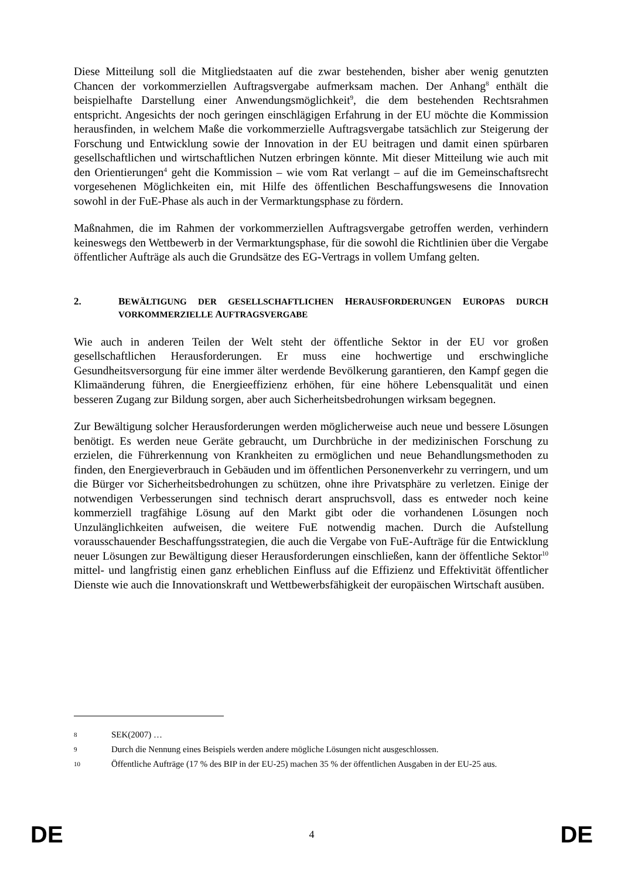Diese Mitteilung soll die Mitgliedstaaten auf die zwar bestehenden, bisher aber wenig genutzten Chancen der vorkommerziellen Auftragsvergabe aufmerksam machen. Der Anhang<sup>8</sup> enthält die beispielhafte Darstellung einer Anwendungsmöglichkeit<sup>9</sup>, die dem bestehenden Rechtsrahmen entspricht. Angesichts der noch geringen einschlägigen Erfahrung in der EU möchte die Kommission herausfinden, in welchem Maße die vorkommerzielle Auftragsvergabe tatsächlich zur Steigerung der Forschung und Entwicklung sowie der Innovation in der EU beitragen und damit einen spürbaren gesellschaftlichen und wirtschaftlichen Nutzen erbringen könnte. Mit dieser Mitteilung wie auch mit den Orientierungen<sup>4</sup> geht die Kommission – wie vom Rat verlangt – auf die im Gemeinschaftsrecht vorgesehenen Möglichkeiten ein, mit Hilfe des öffentlichen Beschaffungswesens die Innovation sowohl in der FuE-Phase als auch in der Vermarktungsphase zu fördern.
Maßnahmen, die im Rahmen der vorkommerziellen Auftragsvergabe getroffen werden, verhindern keineswegs den Wettbewerb in der Vermarktungsphase, für die sowohl die Richtlinien über die Vergabe öffentlicher Aufträge als auch die Grundsätze des EG-Vertrags in vollem Umfang gelten.
2. BEWÄLTIGUNG DER GESELLSCHAFTLICHEN HERAUSFORDERUNGEN EUROPAS DURCH VORKOMMERZIELLE AUFTRAGSVERGABE
Wie auch in anderen Teilen der Welt steht der öffentliche Sektor in der EU vor großen gesellschaftlichen Herausforderungen. Er muss eine hochwertige und erschwingliche Gesundheitsversorgung für eine immer älter werdende Bevölkerung garantieren, den Kampf gegen die Klimaänderung führen, die Energieeffizienz erhöhen, für eine höhere Lebensqualität und einen besseren Zugang zur Bildung sorgen, aber auch Sicherheitsbedrohungen wirksam begegnen.
Zur Bewältigung solcher Herausforderungen werden möglicherweise auch neue und bessere Lösungen benötigt. Es werden neue Geräte gebraucht, um Durchbrüche in der medizinischen Forschung zu erzielen, die Führerkennung von Krankheiten zu ermöglichen und neue Behandlungsmethoden zu finden, den Energieverbrauch in Gebäuden und im öffentlichen Personenverkehr zu verringern, und um die Bürger vor Sicherheitsbedrohungen zu schützen, ohne ihre Privatsphäre zu verletzen. Einige der notwendigen Verbesserungen sind technisch derart anspruchsvoll, dass es entweder noch keine kommerziell tragfähige Lösung auf den Markt gibt oder die vorhandenen Lösungen noch Unzulänglichkeiten aufweisen, die weitere FuE notwendig machen. Durch die Aufstellung vorausschauender Beschaffungsstrategien, die auch die Vergabe von FuE-Aufträge für die Entwicklung neuer Lösungen zur Bewältigung dieser Herausforderungen einschließen, kann der öffentliche Sektor<sup>10</sup> mittel- und langfristig einen ganz erheblichen Einfluss auf die Effizienz und Effektivität öffentlicher Dienste wie auch die Innovationskraft und Wettbewerbsfähigkeit der europäischen Wirtschaft ausüben.
8 SEK(2007) …
9 Durch die Nennung eines Beispiels werden andere mögliche Lösungen nicht ausgeschlossen.
10 Öffentliche Aufträge (17 % des BIP in der EU-25) machen 35 % der öffentlichen Ausgaben in der EU-25 aus.
DE 4 DE